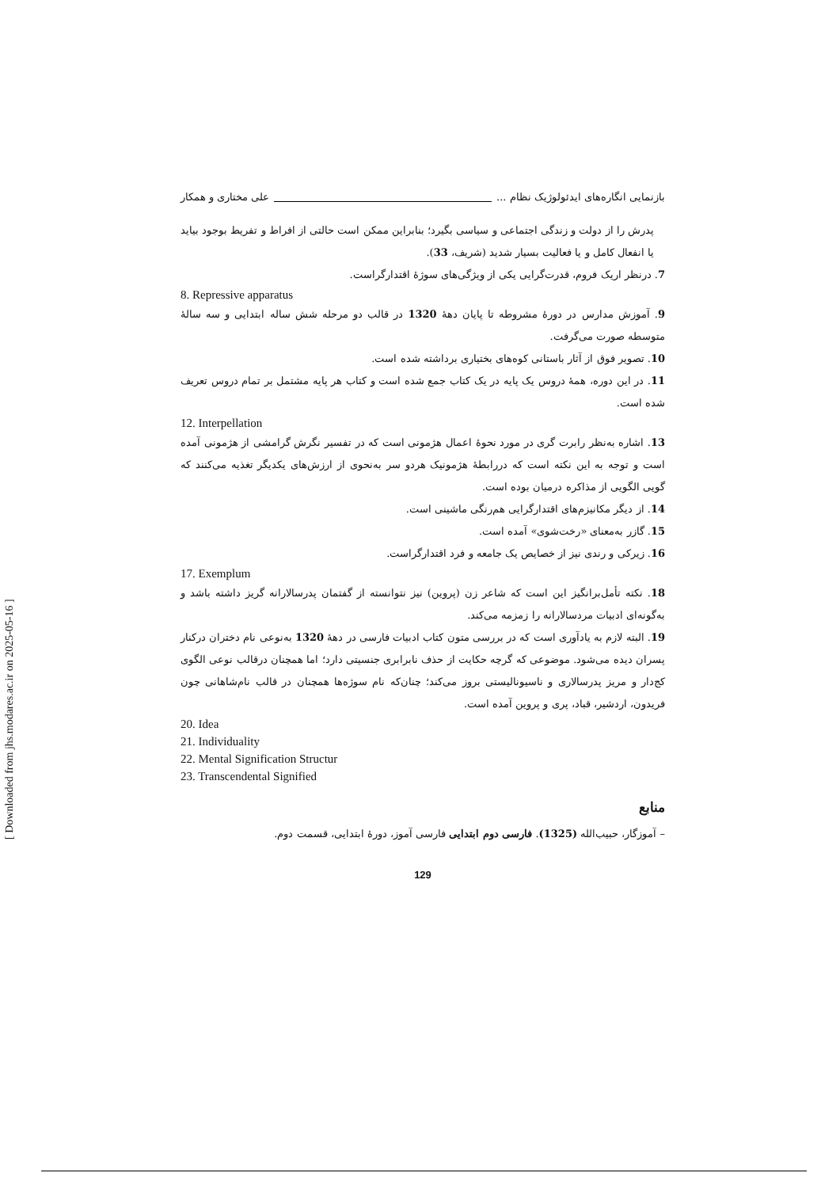بازنمایی انگاره‌های ایدئولوژیک نظام ... علی مختاری و همکار
پدرش را از دولت و زندگی اجتماعی و سیاسی بگیرد؛ بنابراین ممکن است حالتی از افراط و تفریط بوجود بیاید یا انفعال کامل و یا فعالیت بسیار شدید (شریف، 33).
7. درنظر اریک فروم، قدرت‌گرایی یکی از ویژگی‌های سوژۀ اقتدارگراست.
8. Repressive apparatus
9. آموزش مدارس در دورۀ مشروطه تا پایان دهۀ 1320 در قالب دو مرحله شش ساله ابتدایی و سه سالۀ متوسطه صورت می‌گرفت.
10. تصویر فوق از آثار باستانی کوه‌های بختیاری برداشته شده است.
11. در این دوره، همۀ دروس یک پایه در یک کتاب جمع شده است و کتاب هر پایه مشتمل بر تمام دروس تعریف شده است.
12. Interpellation
13. اشاره به‌نظر رابرت گری در مورد نحوۀ اعمال هژمونی است که در تفسیر نگرش گرامشی از هژمونی آمده است و توجه به این نکته است که دررابطۀ هژمونیک هردو سر به‌نحوی از ارزش‌های یکدیگر تغذیه می‌کنند که گویی الگویی از مذاکره درمیان بوده است.
14. از دیگر مکانیزم‌های اقتدارگرایی هم‌رنگی ماشینی است.
15. گازر به‌معنای «رخت‌شوی» آمده است.
16. زیرکی و رندی نیز از خصایص یک جامعه و فرد اقتدارگراست.
17. Exemplum
18. نکته تأمل‌برانگیز این است که شاعر زن (پروین) نیز نتوانسته از گفتمان پدرسالارانه گریز داشته باشد و به‌گونه‌ای ادبیات مردسالارانه را زمزمه می‌کند.
19. البته لازم به یادآوری است که در بررسی متون کتاب ادبیات فارسی در دهۀ 1320 به‌نوعی نام دختران درکنار پسران دیده می‌شود. موضوعی که گرچه حکایت از حذف نابرابری جنسیتی دارد؛ اما همچنان درقالب نوعی الگوی کج‌دار و مریز پدرسالاری و ناسیونالیستی بروز می‌کند؛ چنان‌که نام سوژه‌ها همچنان در قالب نام‌شاهانی چون فریدون، اردشیر، قباد، پری و پروین آمده است.
20. Idea
21. Individuality
22. Mental Signification Structur
23. Transcendental Signified
منابع
– آموزگار، حبیب‌الله (1325). فارسی دوم ابتدایی فارسی آموز، دورۀ ابتدایی، قسمت دوم.
129
[ Downloaded from jhs.modares.ac.ir on 2025-05-16 ]